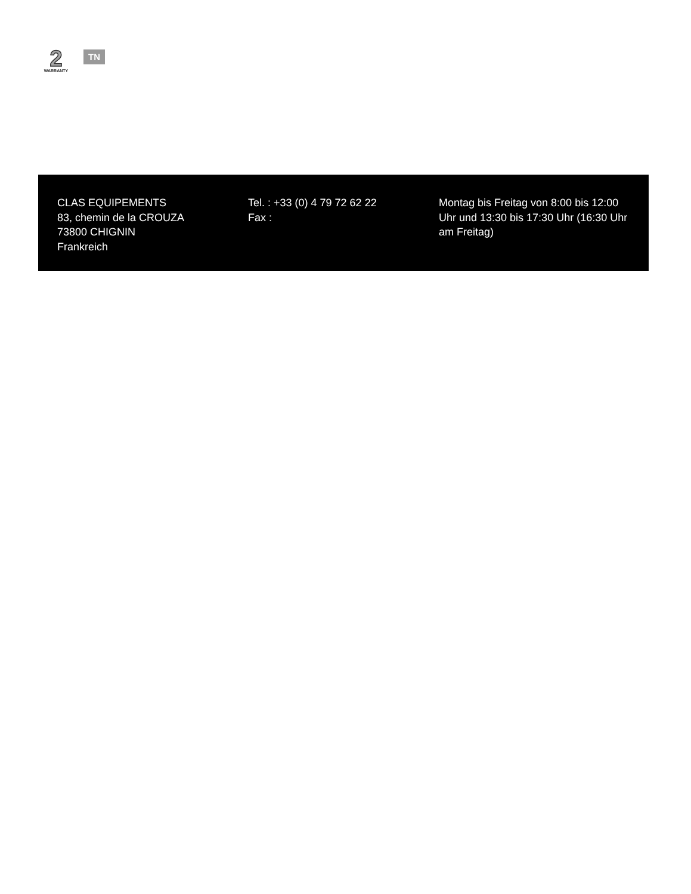2
WARRANTY
TN
CLAS EQUIPEMENTS
83, chemin de la CROUZA
73800 CHIGNIN
Frankreich
Tel. : +33 (0) 4 79 72 62 22
Fax :
Montag bis Freitag von 8:00 bis 12:00 Uhr und 13:30 bis 17:30 Uhr (16:30 Uhr am Freitag)